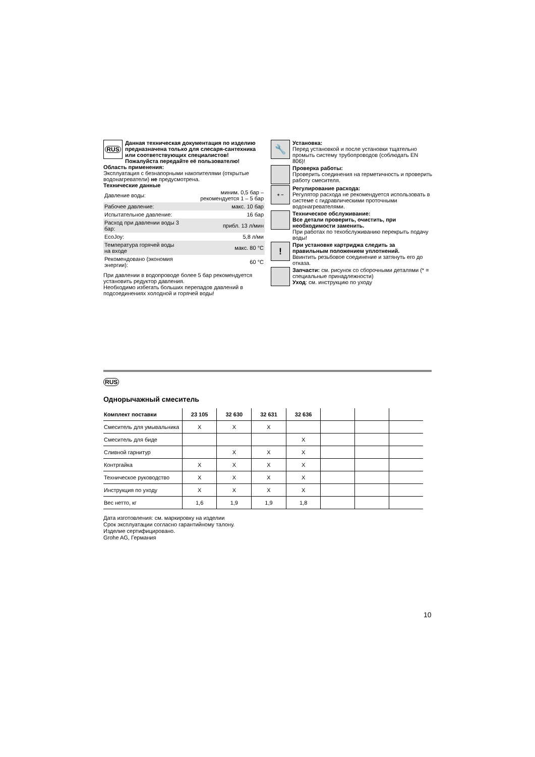RUS
Данная техническая документация по изделию предназначена только для слесаря-сантехника или соответствующих специалистов!
Пожалуйста передайте её пользователю!
Область применения:
Эксплуатация с безнапорными накопителями (открытые водонагреватели) не предусмотрена.
Технические данные
| Давление воды: | миним. 0,5 бар – рекомендуется 1 – 5 бар |
| Рабочее давление: | макс. 10 бар |
| Испытательное давление: | 16 бар |
| Расход при давлении воды 3 бар: | прибл. 13 л/мин |
| EcoJoy: | 5,8 л/ми |
| Температура горячей воды на входе | макс. 80 °C |
| Рекомендовано (экономия энергии): | 60 °C |
При давлении в водопроводе более 5 бар рекомендуется установить редуктор давления.
Необходимо избегать больших перепадов давлений в подсоединениях холодной и горячей воды!
🔧
Установка:
Перед установкой и после установки тщательно промыть систему трубопроводов (соблюдать EN 806)!
Проверка работы:
Проверить соединения на герметичность и проверить работу смесителя.
+ −
Регулирование расхода:
Регулятор расхода не рекомендуется использовать в системе с гидравлическими проточными водонагревателями.
Техническое обслуживание:
Все детали проверить, очистить, при необходимости заменить.
При работах по техобслуживанию перекрыть подачу воды!
!
При установке картриджа следить за правильным положением уплотнений.
Ввинтить резьбовое соединение и затянуть его до отказа.
Запчасти: см. рисунок со сборочными деталями (* = специальные принадлежности)
Уход: см. инструкцию по уходу
RUS
Однорычажный смеситель
| Комплект поставки | 23 105 | 32 630 | 32 631 | 32 636 | | | |
| --- | --- | --- | --- | --- | --- | --- | --- |
| Смеситель для умывальника | X | X | X | | | | |
| Смеситель для биде | | | | X | | | |
| Сливной гарнитур | | X | X | X | | | |
| Контргайка | X | X | X | X | | | |
| Техническое руководство | X | X | X | X | | | |
| Инструкция по уходу | X | X | X | X | | | |
| Вес нетто, кг | 1,6 | 1,9 | 1,9 | 1,8 | | | |
Дата изготовления: см. маркировку на изделии
Срок эксплуатации согласно гарантийному талону.
Изделие сертифицировано.
Grohe AG, Германия
10